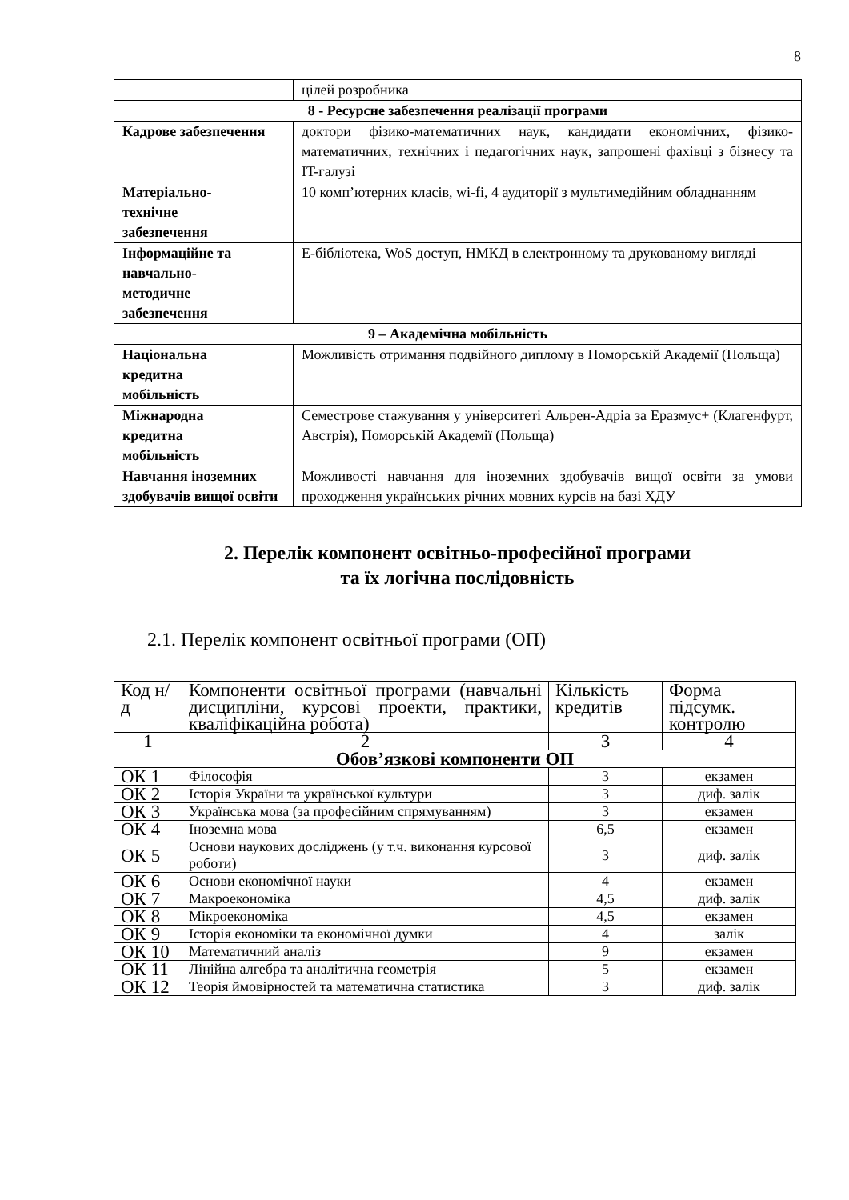8
| | цілей розробника |
| 8 - Ресурсне забезпечення реалізації програми | |
| Кадрове забезпечення | доктори фізико-математичних наук, кандидати економічних, фізико-математичних, технічних і педагогічних наук, запрошені фахівці з бізнесу та IT-галузі |
| Матеріально- технічне забезпечення | 10 комп’ютерних класів, wi-fi, 4 аудиторії з мультимедійним обладнанням |
| Інформаційне та навчально- методичне забезпечення | Е-бібліотека, WoS доступ, НМКД в електронному та друкованому вигляді |
| 9 – Академічна мобільність | |
| Національна кредитна мобільність | Можливість отримання подвійного диплому в Поморській Академії (Польща) |
| Міжнародна кредитна мобільність | Семестрове стажування у університеті Альрен-Адріа за Еразмус+ (Клагенфурт, Австрія), Поморській Академії (Польща) |
| Навчання іноземних здобувачів вищої освіти | Можливості навчання для іноземних здобувачів вищої освіти за умови проходження українських річних мовних курсів на базі ХДУ |
2. Перелік компонент освітньо-професійної програми
та їх логічна послідовність
2.1. Перелік компонент освітньої програми (ОП)
| Код н/д | Компоненти освітньої програми (навчальні дисципліни, курсові проекти, практики, кваліфікаційна робота) | Кількість кредитів | Форма підсумк. контролю |
| 1 | 2 | 3 | 4 |
| Обов’язкові компоненти ОП | | | |
| ОК 1 | Філософія | 3 | екзамен |
| ОК 2 | Історія України та української культури | 3 | диф. залік |
| ОК 3 | Українська мова (за професійним спрямуванням) | 3 | екзамен |
| ОК 4 | Іноземна мова | 6,5 | екзамен |
| ОК 5 | Основи наукових досліджень (у т.ч. виконання курсової роботи) | 3 | диф. залік |
| ОК 6 | Основи економічної науки | 4 | екзамен |
| ОК 7 | Макроекономіка | 4,5 | диф. залік |
| ОК 8 | Мікроекономіка | 4,5 | екзамен |
| ОК 9 | Історія економіки та економічної думки | 4 | залік |
| ОК 10 | Математичний аналіз | 9 | екзамен |
| ОК 11 | Лінійна алгебра та аналітична геометрія | 5 | екзамен |
| ОК 12 | Теорія ймовірностей та математична статистика | 3 | диф. залік |